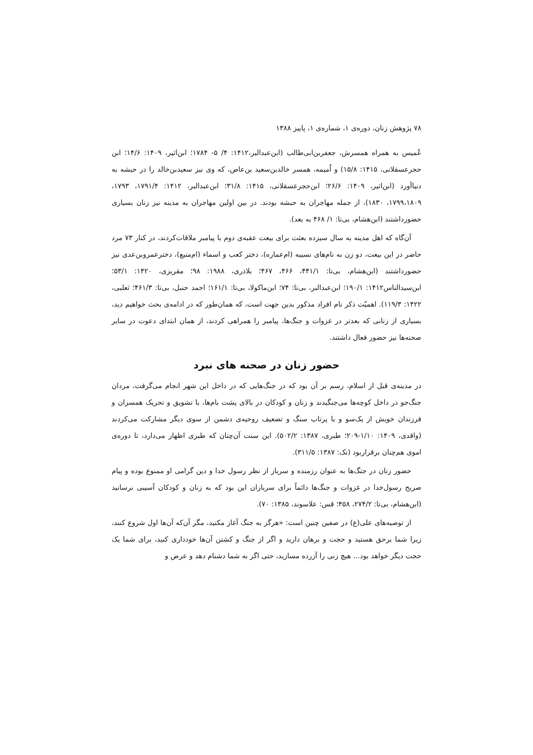۷۸ پژوهش زنان، دوره‌ی ۱، شماره‌ی ۱، پاییز ۱۳۸۸
عُمیس به همراه همسرش، جعفربن‌ابی‌طالب (ابن‌عبدالبر،۱۴۱۲: ۴/ ۵- ۱۷۸۴؛ ابن‌اثیر، ۱۴۰۹: ۱۴/۶؛ ابن حجرعسقلانی، ۱۴۱۵: ۱۵/۸) و اُمیمه، همسر خالدبن‌سعید بن‌عاص، که وی نیز سعیدبن‌خالد را در حبشه به دنیاآورد (ابن‌اثیر، ۱۴۰۹: ۲۶/۶؛ ابن‌حجرعسقلانی، ۱۴۱۵: ۳۱/۸؛ ابن‌عبدالبر، ۱۴۱۲: ۱۷۹۱/۴، ۱۷۹۳، ۱۷۹۹،۱۸۰۹، ۱۸۳۰)، از جمله مهاجران به حبشه بودند. در بین اولین مهاجران به مدینه نیز زنان بسیاری حضورداشتند (ابن‌هشام، بی‌تا: ۱/ ۴۶۸ به بعد).
آن‌گاه که اهل مدینه به سال سیزده بعثت برای بیعت عقبه‌ی دوم با پیامبر ملاقات‌کردند، در کنار ۷۳ مرد حاضر در این بیعت، دو زن به نام‌های نسیبه (ام‌عماره)، دختر کعب و اسماء (ام‌منیع)، دخترعمروبن‌عدی نیز حضورداشتند (ابن‌هشام، بی‌تا: ۴۴۱/۱، ۴۶۶، ۴۶۷؛ بلاذری، ۱۹۸۸: ۹۸؛ مقریزی، ۱۴۲۰: ۵۳/۱؛ ابن‌سیدالناس۱۴۱۲: ۱۹۰/۱؛ ابن‌عبدالبر، بی‌تا: ۷۴؛ ابن‌ماکولا، بی‌تا: ۱۶۱/۱؛ احمد حنبل، بی‌تا: ۴۶۱/۳؛ ثعلبی، ۱۴۲۲: ۱۱۹/۳). اهمیّت ذکر نام افراد مذکور بدین جهت است، که همان‌طور که در ادامه‌ی بحث خواهیم دید، بسیاری از زنانی که بعدتر در غزوات و جنگ‌ها، پیامبر را همراهی کردند، از همان ابتدای دعوت در سایر صحنه‌ها نیز حضور فعال داشتند.
حضور زنان در صحنه های نبرد
در مدینه‌ی قبل از اسلام، رسم بر آن بود که در جنگ‌هایی که در داخل این شهر انجام می‌گرفت، مردان جنگ‌جو در داخل کوچه‌ها می‌جنگیدند و زنان و کودکان در بالای پشت بام‌ها، با تشویق و تحریک همسران و فرزندان خویش از یک‌سو و با پرتاب سنگ و تضعیف روحیه‌ی دشمن از سوی دیگر مشارکت می‌کردند (واقدی، ۱۴۰۹: ۱/۱۰-۲۰۹؛ طبری، ۱۳۸۷: ۵۰۲/۲). این سنت آن‌چنان که طبری اظهار می‌دارد، تا دوره‌ی اموی هم‌چنان برقراربود (نک: ۱۳۸۷: ۳۱۱/۵).
حضور زنان در جنگ‌ها به عنوان رزمنده و سرباز از نظر رسول خدا و دین گرامی او ممنوع بوده و پیام صریح رسول‌خدا در غزوات و جنگ‌ها دائماً برای سربازان این بود که به زنان و کودکان آسیبی نرسانید (ابن‌هشام، بی‌تا: ۲۷۴/۲، ۴۵۸؛ قس: علاسوند، ۱۳۸۵: ۷۰).
از توصیه‌های علی(ع) در صفین چنین است: «هرگز به جنگ آغاز مکنید، مگر آن‌که آن‌ها اول شروع کنند، زیرا شما برحق هستید و حجت و برهان دارید و اگر از جنگ و کشتن آن‌ها خودداری کنید، برای شما یک حجت دیگر خواهد بود... هیچ زنی را آزرده مسازید، حتی اگر به شما دشنام دهد و عرض و